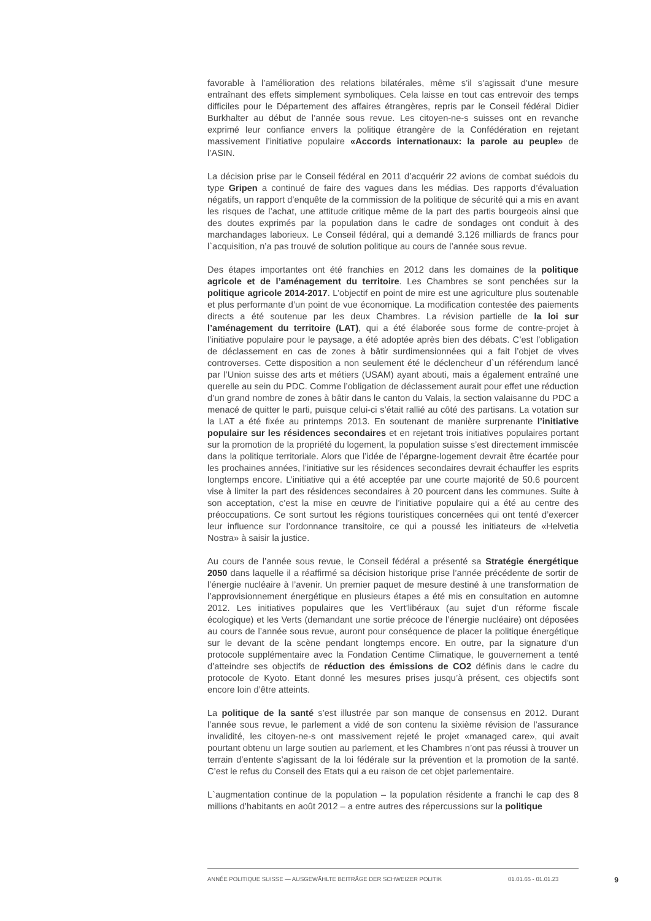favorable à l’amélioration des relations bilatérales, même s’il s’agissait d’une mesure entraînant des effets simplement symboliques. Cela laisse en tout cas entrevoir des temps difficiles pour le Département des affaires étrangères, repris par le Conseil fédéral Didier Burkhalter au début de l’année sous revue. Les citoyen-ne-s suisses ont en revanche exprimé leur confiance envers la politique étrangère de la Confédération en rejetant massivement l’initiative populaire «Accords internationaux: la parole au peuple» de l’ASIN.
La décision prise par le Conseil fédéral en 2011 d’acquérir 22 avions de combat suédois du type Gripen a continué de faire des vagues dans les médias. Des rapports d’évaluation négatifs, un rapport d’enquête de la commission de la politique de sécurité qui a mis en avant les risques de l’achat, une attitude critique même de la part des partis bourgeois ainsi que des doutes exprimés par la population dans le cadre de sondages ont conduit à des marchandages laborieux. Le Conseil fédéral, qui a demandé 3.126 milliards de francs pour l`acquisition, n’a pas trouvé de solution politique au cours de l’année sous revue.
Des étapes importantes ont été franchies en 2012 dans les domaines de la politique agricole et de l’aménagement du territoire. Les Chambres se sont penchées sur la politique agricole 2014-2017. L’objectif en point de mire est une agriculture plus soutenable et plus performante d’un point de vue économique. La modification contestée des paiements directs a été soutenue par les deux Chambres. La révision partielle de la loi sur l’aménagement du territoire (LAT), qui a été élaborée sous forme de contre-projet à l’initiative populaire pour le paysage, a été adoptée après bien des débats. C’est l’obligation de déclassement en cas de zones à bâtir surdimensionnées qui a fait l’objet de vives controverses. Cette disposition a non seulement été le déclencheur d`un référendum lancé par l’Union suisse des arts et métiers (USAM) ayant abouti, mais a également entraîné une querelle au sein du PDC. Comme l’obligation de déclassement aurait pour effet une réduction d’un grand nombre de zones à bâtir dans le canton du Valais, la section valaisanne du PDC a menacé de quitter le parti, puisque celui-ci s’était rallié au côté des partisans. La votation sur la LAT a été fixée au printemps 2013. En soutenant de manière surprenante l’initiative populaire sur les résidences secondaires et en rejetant trois initiatives populaires portant sur la promotion de la propriété du logement, la population suisse s’est directement immiscée dans la politique territoriale. Alors que l’idée de l’épargne-logement devrait être écartée pour les prochaines années, l’initiative sur les résidences secondaires devrait échauffer les esprits longtemps encore. L’initiative qui a été acceptée par une courte majorité de 50.6 pourcent vise à limiter la part des résidences secondaires à 20 pourcent dans les communes. Suite à son acceptation, c’est la mise en œuvre de l’initiative populaire qui a été au centre des préoccupations. Ce sont surtout les régions touristiques concernées qui ont tenté d’exercer leur influence sur l’ordonnance transitoire, ce qui a poussé les initiateurs de «Helvetia Nostra» à saisir la justice.
Au cours de l’année sous revue, le Conseil fédéral a présenté sa Stratégie énergétique 2050 dans laquelle il a réaffirmé sa décision historique prise l’année précédente de sortir de l’énergie nucléaire à l’avenir. Un premier paquet de mesure destiné à une transformation de l’approvisionnement énergétique en plusieurs étapes a été mis en consultation en automne 2012. Les initiatives populaires que les Vert’libéraux (au sujet d’un réforme fiscale écologique) et les Verts (demandant une sortie précoce de l’énergie nucléaire) ont déposées au cours de l’année sous revue, auront pour conséquence de placer la politique énergétique sur le devant de la scène pendant longtemps encore. En outre, par la signature d’un protocole supplémentaire avec la Fondation Centime Climatique, le gouvernement a tenté d’atteindre ses objectifs de réduction des émissions de CO2 définis dans le cadre du protocole de Kyoto. Etant donné les mesures prises jusqu’à présent, ces objectifs sont encore loin d’être atteints.
La politique de la santé s’est illustrée par son manque de consensus en 2012. Durant l’année sous revue, le parlement a vidé de son contenu la sixième révision de l’assurance invalidité, les citoyen-ne-s ont massivement rejeté le projet «managed care», qui avait pourtant obtenu un large soutien au parlement, et les Chambres n’ont pas réussi à trouver un terrain d’entente s’agissant de la loi fédérale sur la prévention et la promotion de la santé. C’est le refus du Conseil des Etats qui a eu raison de cet objet parlementaire.
L`augmentation continue de la population – la population résidente a franchi le cap des 8 millions d’habitants en août 2012 – a entre autres des répercussions sur la politique
ANNÉE POLITIQUE SUISSE — AUSGEWÄHLTE BEITRÄGE DER SCHWEIZER POLITIK 01.01.65 - 01.01.23 9